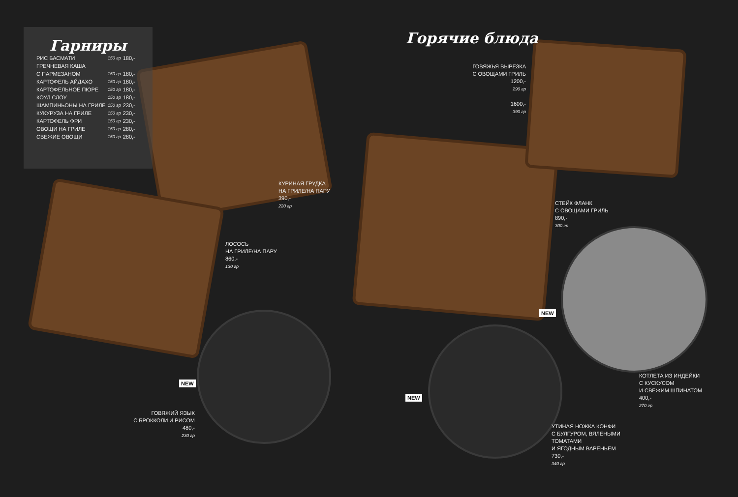Гарниры
| РИС БАСМАТИ | 150 гр | 180,- |
| ГРЕЧНЕВАЯ КАША | | |
| С ПАРМЕЗАНОМ | 150 гр | 180,- |
| КАРТОФЕЛЬ АЙДАХО | 150 гр | 180,- |
| КАРТОФЕЛЬНОЕ ПЮРЕ | 150 гр | 180,- |
| КОУЛ СЛОУ | 150 гр | 180,- |
| ШАМПИНЬОНЫ НА ГРИЛЕ | 150 гр | 230,- |
| КУКУРУЗА НА ГРИЛЕ | 150 гр | 230,- |
| КАРТОФЕЛЬ ФРИ | 150 гр | 230,- |
| ОВОЩИ НА ГРИЛЕ | 150 гр | 280,- |
| СВЕЖИЕ ОВОЩИ | 150 гр | 280,- |
КУРИНАЯ ГРУДКА
НА ГРИЛЕ/НА ПАРУ
390,-
220 гр
ЛОСОСЬ
НА ГРИЛЕ/НА ПАРУ
860,-
130 гр
NEW
ГОВЯЖИЙ ЯЗЫК
С БРОККОЛИ И РИСОМ
480,-
230 гр
Горячие блюда
ГОВЯЖЬЯ ВЫРЕЗКА
С ОВОЩАМИ ГРИЛЬ
1200,-
290 гр
1600,-
390 гр
СТЕЙК ФЛАНК
С ОВОЩАМИ ГРИЛЬ
890,-
300 гр
NEW
КОТЛЕТА ИЗ ИНДЕЙКИ
С КУСКУСОМ
И СВЕЖИМ ШПИНАТОМ
400,-
270 гр
NEW
УТИНАЯ НОЖКА КОНФИ
С БУЛГУРОМ, ВЯЛЕНЫМИ
ТОМАТАМИ
И ЯГОДНЫМ ВАРЕНЬЕМ
730,-
340 гр